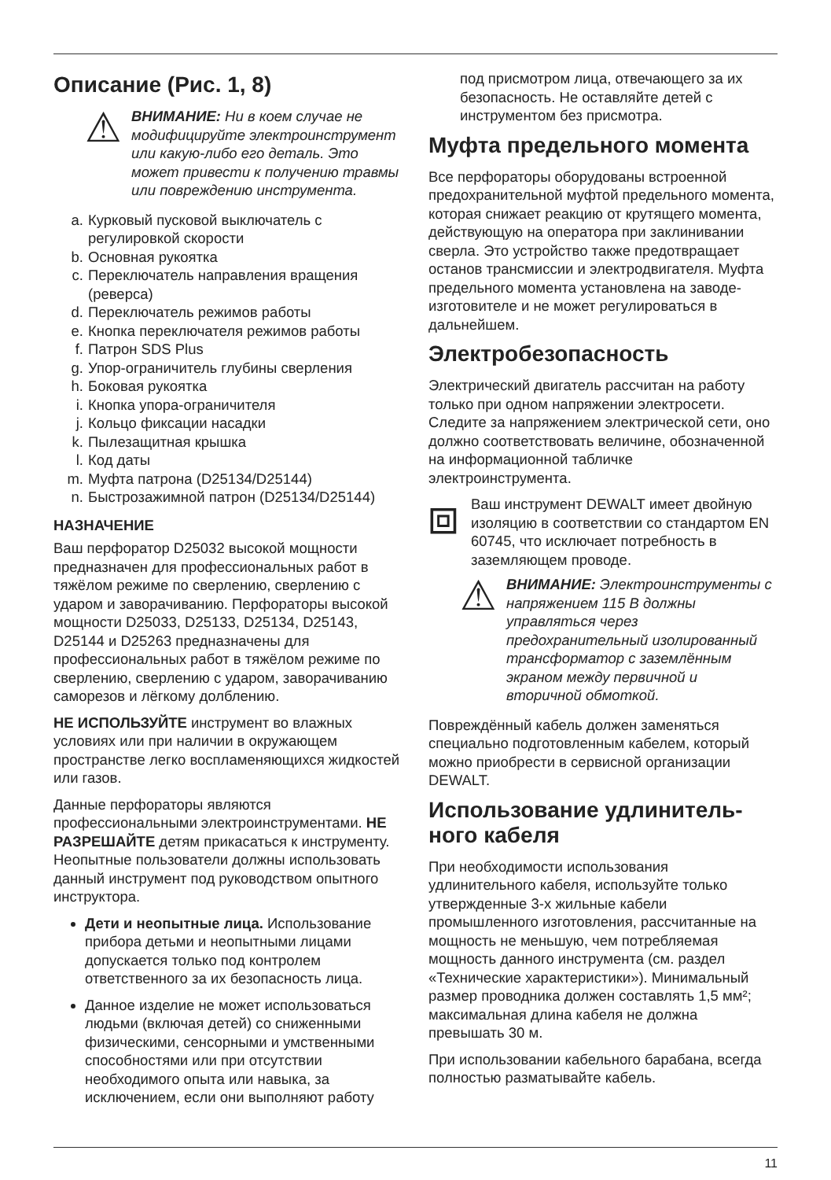Описание (Рис. 1, 8)
⚠
ВНИМАНИЕ: Ни в коем случае не модифицируйте электроинструмент или какую-либо его деталь. Это может привести к получению травмы или повреждению инструмента.
a. Курковый пусковой выключатель с регулировкой скорости
b. Основная рукоятка
c. Переключатель направления вращения (реверса)
d. Переключатель режимов работы
e. Кнопка переключателя режимов работы
f. Патрон SDS Plus
g. Упор-ограничитель глубины сверления
h. Боковая рукоятка
i. Кнопка упора-ограничителя
j. Кольцо фиксации насадки
k. Пылезащитная крышка
l. Код даты
m. Муфта патрона (D25134/D25144)
n. Быстрозажимной патрон (D25134/D25144)
НАЗНАЧЕНИЕ
Ваш перфоратор D25032 высокой мощности предназначен для профессиональных работ в тяжёлом режиме по сверлению, сверлению с ударом и заворачиванию. Перфораторы высокой мощности D25033, D25133, D25134, D25143, D25144 и D25263 предназначены для профессиональных работ в тяжёлом режиме по сверлению, сверлению с ударом, заворачиванию саморезов и лёгкому долблению.
НЕ ИСПОЛЬЗУЙТЕ инструмент во влажных условиях или при наличии в окружающем пространстве легко воспламеняющихся жидкостей или газов.
Данные перфораторы являются профессиональными электроинструментами. НЕ РАЗРЕШАЙТЕ детям прикасаться к инструменту. Неопытные пользователи должны использовать данный инструмент под руководством опытного инструктора.
Дети и неопытные лица. Использование прибора детьми и неопытными лицами допускается только под контролем ответственного за их безопасность лица.
Данное изделие не может использоваться людьми (включая детей) со сниженными физическими, сенсорными и умственными способностями или при отсутствии необходимого опыта или навыка, за исключением, если они выполняют работу
под присмотром лица, отвечающего за их безопасность. Не оставляйте детей с инструментом без присмотра.
Муфта предельного момента
Все перфораторы оборудованы встроенной предохранительной муфтой предельного момента, которая снижает реакцию от крутящего момента, действующую на оператора при заклинивании сверла. Это устройство также предотвращает останов трансмиссии и электродвигателя. Муфта предельного момента установлена на заводе-изготовителе и не может регулироваться в дальнейшем.
Электробезопасность
Электрический двигатель рассчитан на работу только при одном напряжении электросети. Следите за напряжением электрической сети, оно должно соответствовать величине, обозначенной на информационной табличке электроинструмента.
⧈
Ваш инструмент DEWALT имеет двойную изоляцию в соответствии со стандартом EN 60745, что исключает потребность в заземляющем проводе.
⚠
ВНИМАНИЕ: Электроинструменты с напряжением 115 В должны управляться через предохранительный изолированный трансформатор с заземлённым экраном между первичной и вторичной обмоткой.
Повреждённый кабель должен заменяться специально подготовленным кабелем, который можно приобрести в сервисной организации DEWALT.
Использование удлинитель-ного кабеля
При необходимости использования удлинительного кабеля, используйте только утвержденные 3-х жильные кабели промышленного изготовления, рассчитанные на мощность не меньшую, чем потребляемая мощность данного инструмента (см. раздел «Технические характеристики»). Минимальный размер проводника должен составлять 1,5 мм²; максимальная длина кабеля не должна превышать 30 м.
При использовании кабельного барабана, всегда полностью разматывайте кабель.
11